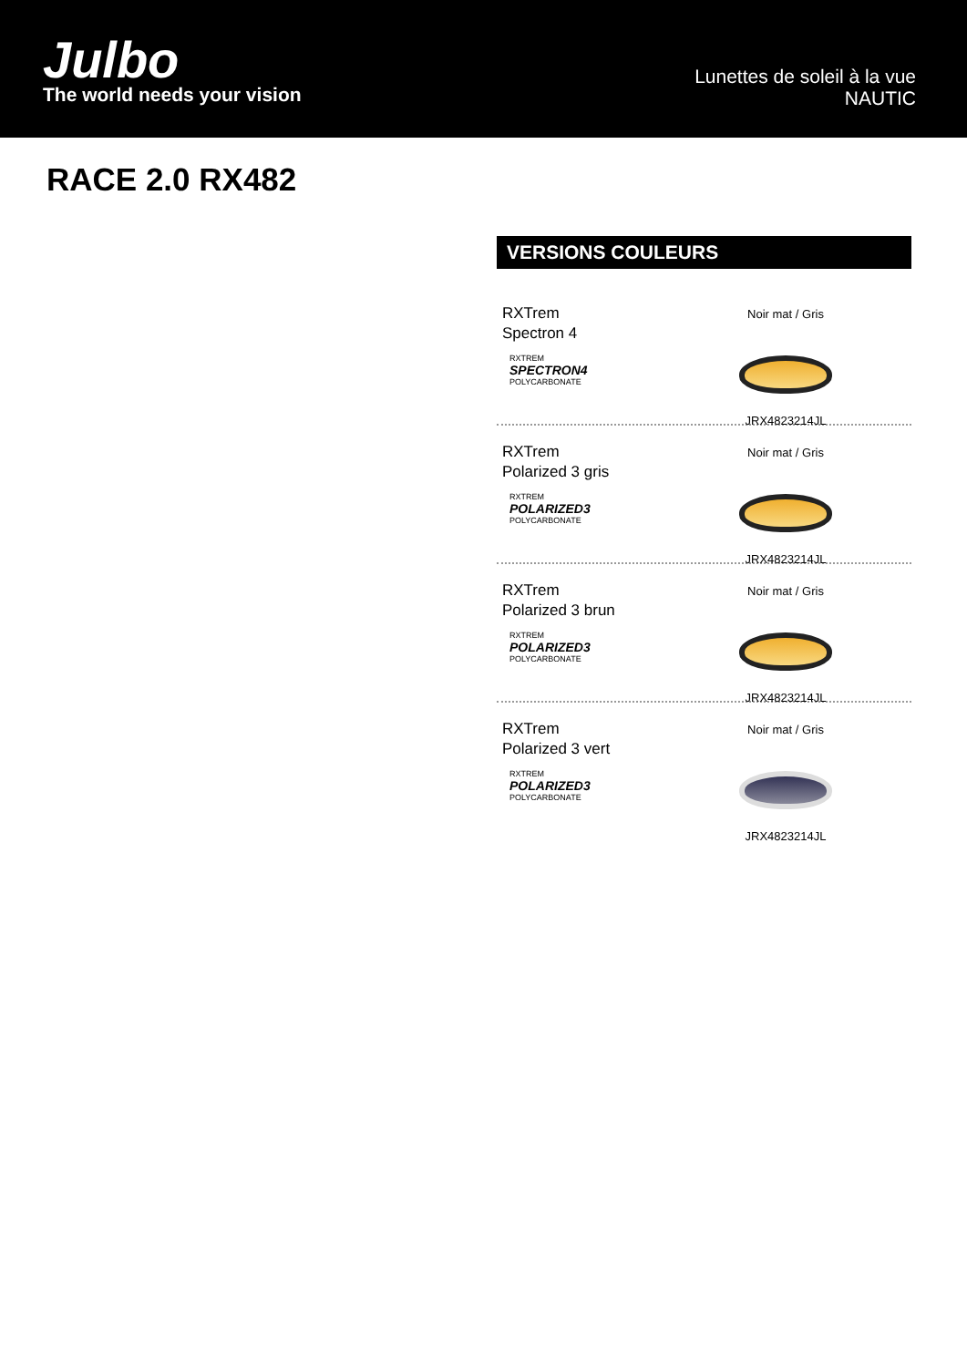Julbo
The world needs your vision
Lunettes de soleil à la vue
NAUTIC
RACE 2.0 RX482
VERSIONS COULEURS
RXTrem
Spectron 4
RXTREM
SPECTRON4
POLYCARBONATE
Noir mat / Gris
JRX4823214JL
RXTrem
Polarized 3 gris
RXTREM
POLARIZED3
POLYCARBONATE
Noir mat / Gris
JRX4823214JL
RXTrem
Polarized 3 brun
RXTREM
POLARIZED3
POLYCARBONATE
Noir mat / Gris
JRX4823214JL
RXTrem
Polarized 3 vert
RXTREM
POLARIZED3
POLYCARBONATE
Noir mat / Gris
JRX4823214JL